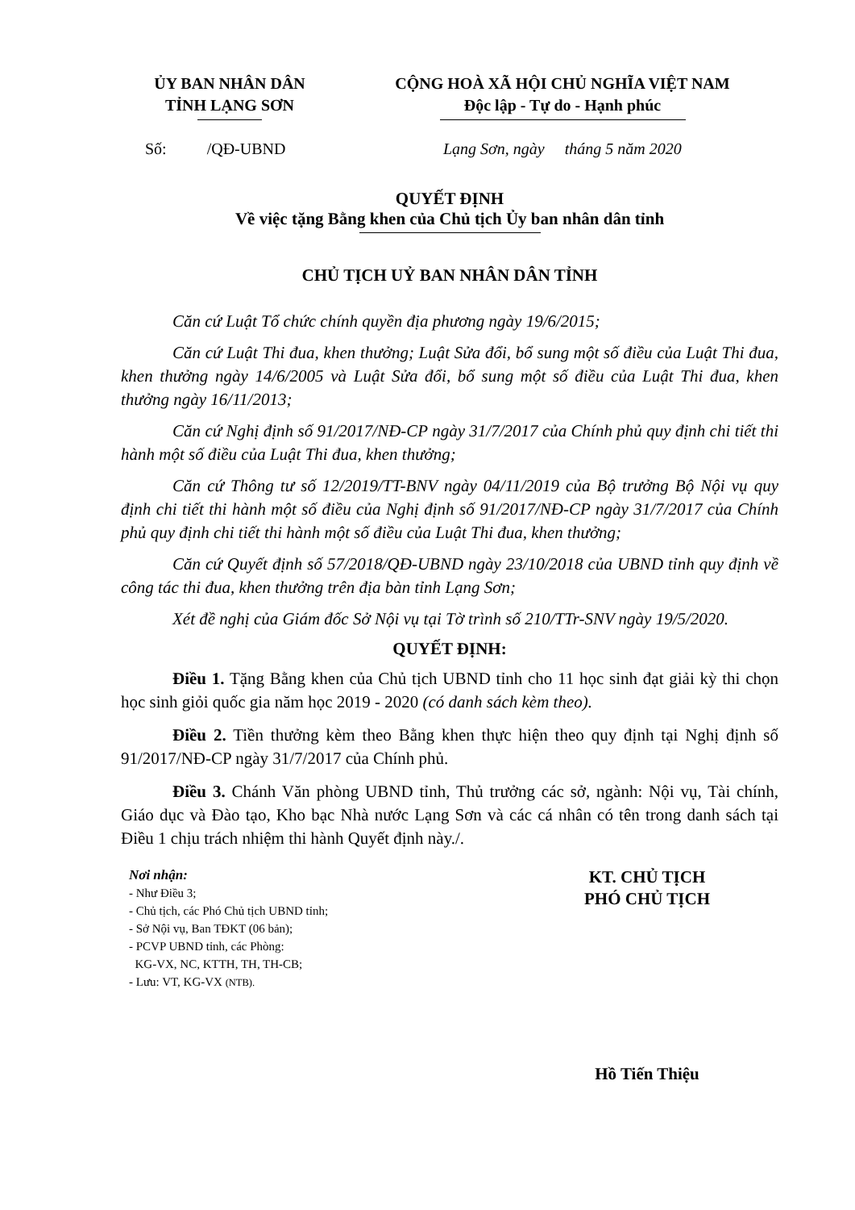ỦY BAN NHÂN DÂN
TỈNH LẠNG SƠN
CỘNG HOÀ XÃ HỘI CHỦ NGHĨA VIỆT NAM
Độc lập - Tự do - Hạnh phúc
Số: /QĐ-UBND Lạng Sơn, ngày tháng 5 năm 2020
QUYẾT ĐỊNH
Về việc tặng Bằng khen của Chủ tịch Ủy ban nhân dân tỉnh
CHỦ TỊCH UỶ BAN NHÂN DÂN TỈNH
Căn cứ Luật Tổ chức chính quyền địa phương ngày 19/6/2015;
Căn cứ Luật Thi đua, khen thưởng; Luật Sửa đổi, bổ sung một số điều của Luật Thi đua, khen thưởng ngày 14/6/2005 và Luật Sửa đổi, bổ sung một số điều của Luật Thi đua, khen thưởng ngày 16/11/2013;
Căn cứ Nghị định số 91/2017/NĐ-CP ngày 31/7/2017 của Chính phủ quy định chi tiết thi hành một số điều của Luật Thi đua, khen thưởng;
Căn cứ Thông tư số 12/2019/TT-BNV ngày 04/11/2019 của Bộ trưởng Bộ Nội vụ quy định chi tiết thi hành một số điều của Nghị định số 91/2017/NĐ-CP ngày 31/7/2017 của Chính phủ quy định chi tiết thi hành một số điều của Luật Thi đua, khen thưởng;
Căn cứ Quyết định số 57/2018/QĐ-UBND ngày 23/10/2018 của UBND tỉnh quy định về công tác thi đua, khen thưởng trên địa bàn tỉnh Lạng Sơn;
Xét đề nghị của Giám đốc Sở Nội vụ tại Tờ trình số 210/TTr-SNV ngày 19/5/2020.
QUYẾT ĐỊNH:
Điều 1. Tặng Bằng khen của Chủ tịch UBND tỉnh cho 11 học sinh đạt giải kỳ thi chọn học sinh giỏi quốc gia năm học 2019 - 2020 (có danh sách kèm theo).
Điều 2. Tiền thưởng kèm theo Bằng khen thực hiện theo quy định tại Nghị định số 91/2017/NĐ-CP ngày 31/7/2017 của Chính phủ.
Điều 3. Chánh Văn phòng UBND tỉnh, Thủ trưởng các sở, ngành: Nội vụ, Tài chính, Giáo dục và Đào tạo, Kho bạc Nhà nước Lạng Sơn và các cá nhân có tên trong danh sách tại Điều 1 chịu trách nhiệm thi hành Quyết định này./.
Nơi nhận:
- Như Điều 3;
- Chủ tịch, các Phó Chủ tịch UBND tỉnh;
- Sở Nội vụ, Ban TĐKT (06 bản);
- PCVP UBND tỉnh, các Phòng:
KG-VX, NC, KTTH, TH, TH-CB;
- Lưu: VT, KG-VX (NTB).
KT. CHỦ TỊCH
PHÓ CHỦ TỊCH
Hồ Tiến Thiệu